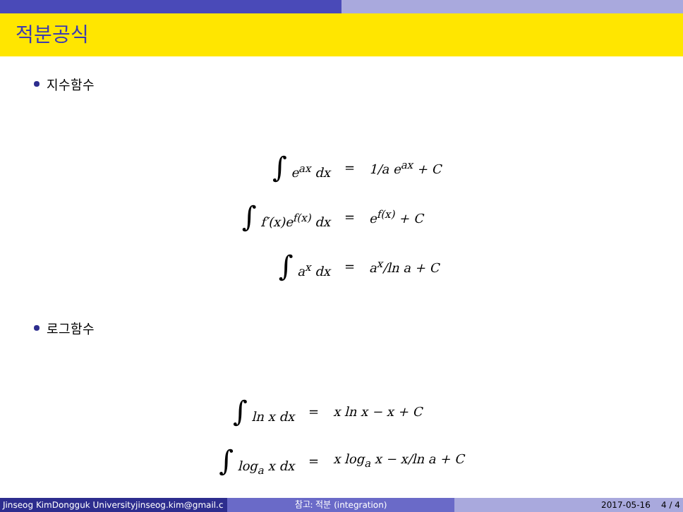적분공식
지수함수
| ∫ e<sup>ax</sup> dx | = | 1/a e<sup>ax</sup> + C |
| ∫ f′(x)e<sup>f(x)</sup> dx | = | e<sup>f(x)</sup> + C |
| ∫ a<sup>x</sup> dx | = | a<sup>x</sup>/ln a + C |
로그함수
| ∫ ln x dx | = | x ln x − x + C |
| ∫ log<sub>a</sub> x dx | = | x log<sub>a</sub> x − x/ln a + C |
Jinseog KimDongguk Universityjinseog.kim@gmail.c 참고: 적분 (integration) 2017-05-16 4 / 4